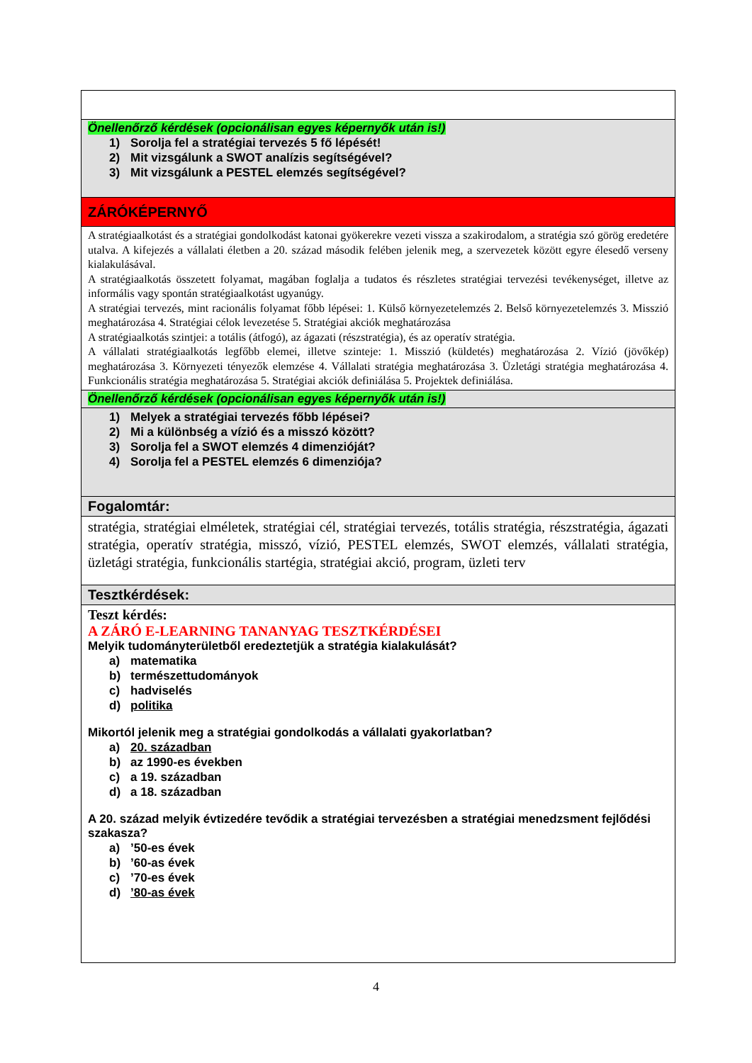| Önellenőrző kérdések (opcionálisan egyes képernyők után is!) 1) Sorolja fel a stratégiai tervezés 5 fő lépését! 2) Mit vizsgálunk a SWOT analízis segítségével? 3) Mit vizsgálunk a PESTEL elemzés segítségével? |
| ZÁRÓKÉPERNYŐ |
| A stratégiaalkotást és a stratégiai gondolkodást katonai gyökerekre vezeti vissza a szakirodalom, a stratégia szó görög eredetére utalva. A kifejezés a vállalati életben a 20. század második felében jelenik meg, a szervezetek között egyre élesedő verseny kialakulásával. A stratégiaalkotás összetett folyamat, magában foglalja a tudatos és részletes stratégiai tervezési tevékenységet, illetve az informális vagy spontán stratégiaalkotást ugyanúgy. A stratégiai tervezés, mint racionális folyamat főbb lépései: 1. Külső környezetelemzés 2. Belső környezetelemzés 3. Misszió meghatározása 4. Stratégiai célok levezetése 5. Stratégiai akciók meghatározása A stratégiaalkotás szintjei: a totális (átfogó), az ágazati (részstratégia), és az operatív stratégia. A vállalati stratégiaalkotás legfőbb elemei, illetve szinteje: 1. Misszió (küldetés) meghatározása 2. Vízió (jövőkép) meghatározása 3. Környezeti tényezők elemzése 4. Vállalati stratégia meghatározása 3. Üzletági stratégia meghatározása 4. Funkcionális stratégia meghatározása 5. Stratégiai akciók definiálása 5. Projektek definiálása. |
| Önellenőrző kérdések (opcionálisan egyes képernyők után is!) |
| 1) Melyek a stratégiai tervezés főbb lépései? 2) Mi a különbség a vízió és a misszó között? 3) Sorolja fel a SWOT elemzés 4 dimenzióját? 4) Sorolja fel a PESTEL elemzés 6 dimenziója? |
| Fogalomtár: |
| stratégia, stratégiai elméletek, stratégiai cél, stratégiai tervezés, totális stratégia, részstratégia, ágazati stratégia, operatív stratégia, misszó, vízió, PESTEL elemzés, SWOT elemzés, vállalati stratégia, üzletági stratégia, funkcionális startégia, stratégiai akció, program, üzleti terv |
| Tesztkérdések: |
| Teszt kérdés: A ZÁRÓ E-LEARNING TANANYAG TESZTKÉRDÉSEI Melyik tudományterületből eredeztetjük a stratégia kialakulását? a) matematika b) természettudományok c) hadviselés d) politika Mikortól jelenik meg a stratégiai gondolkodás a vállalati gyakorlatban? a) 20. században b) az 1990-es években c) a 19. században d) a 18. században A 20. század melyik évtizedére tevődik a stratégiai tervezésben a stratégiai menedzsment fejlődési szakasza? a) ’50-es évek b) ’60-as évek c) ’70-es évek d) ’80-as évek |
4